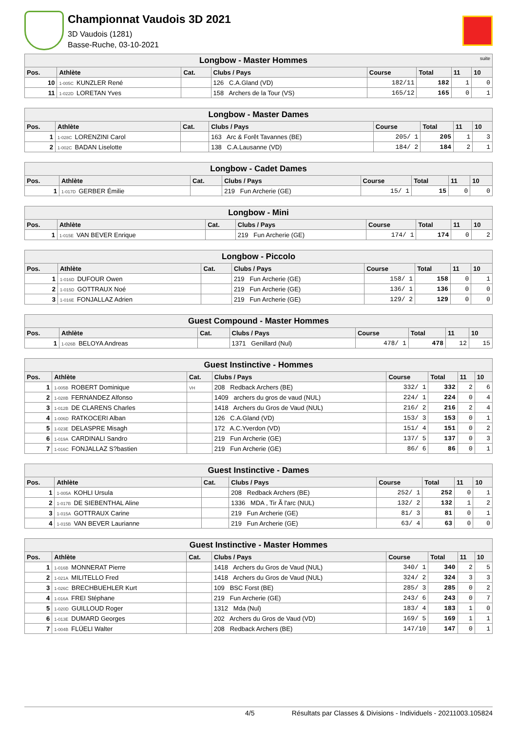Championnat Vaudois 3D 2021
3D Vaudois (1281)
Basse-Ruche, 03-10-2021
| Longbow - Master Hommes suite | | | | | | | |
| Pos. | Athlète | Cat. | Clubs / Pays | Course | Total | 11 | 10 |
| 10 | 1-005C KUNZLER René | | 126 C.A.Gland (VD) | 182/11 | 182 | 1 | 0 |
| 11 | 1-022D LORETAN Yves | | 158 Archers de la Tour (VS) | 165/12 | 165 | 0 | 1 |
| Longbow - Master Dames | | | | | | | |
| Pos. | Athlète | Cat. | Clubs / Pays | Course | Total | 11 | 10 |
| 1 | 1-028C LORENZINI Carol | | 163 Arc & Forêt Tavannes (BE) | 205/ 1 | 205 | 1 | 3 |
| 2 | 1-002C BADAN Liselotte | | 138 C.A.Lausanne (VD) | 184/ 2 | 184 | 2 | 1 |
| Longbow - Cadet Dames | | | | | | | |
| Pos. | Athlète | Cat. | Clubs / Pays | Course | Total | 11 | 10 |
| 1 | 1-017D GERBER Émilie | | 219 Fun Archerie (GE) | 15/ 1 | 15 | 0 | 0 |
| Longbow - Mini | | | | | | | |
| Pos. | Athlète | Cat. | Clubs / Pays | Course | Total | 11 | 10 |
| 1 | 1-015E VAN BEVER Enrique | | 219 Fun Archerie (GE) | 174/ 1 | 174 | 0 | 2 |
| Longbow - Piccolo | | | | | | | |
| Pos. | Athlète | Cat. | Clubs / Pays | Course | Total | 11 | 10 |
| 1 | 1-016D DUFOUR Owen | | 219 Fun Archerie (GE) | 158/ 1 | 158 | 0 | 1 |
| 2 | 1-015D GOTTRAUX Noé | | 219 Fun Archerie (GE) | 136/ 1 | 136 | 0 | 0 |
| 3 | 1-016E FONJALLAZ Adrien | | 219 Fun Archerie (GE) | 129/ 2 | 129 | 0 | 0 |
| Guest Compound - Master Hommes | | | | | | | |
| Pos. | Athlète | Cat. | Clubs / Pays | Course | Total | 11 | 10 |
| 1 | 1-026B BELOYA Andreas | | 1371 Genillard (Nul) | 478/ 1 | 478 | 12 | 15 |
| Guest Instinctive - Hommes | | | | | | | |
| Pos. | Athlète | Cat. | Clubs / Pays | Course | Total | 11 | 10 |
| 1 | 1-005B ROBERT Dominique | VH | 208 Redback Archers (BE) | 332/ 1 | 332 | 2 | 6 |
| 2 | 1-028B FERNANDEZ Alfonso | | 1409 archers du gros de vaud (NUL) | 224/ 1 | 224 | 0 | 4 |
| 3 | 1-012B DE CLARENS Charles | | 1418 Archers du Gros de Vaud (NUL) | 216/ 2 | 216 | 2 | 4 |
| 4 | 1-006D RATKOCERI Alban | | 126 C.A.Gland (VD) | 153/ 3 | 153 | 0 | 1 |
| 5 | 1-023E DELASPRE Misagh | | 172 A.C.Yverdon (VD) | 151/ 4 | 151 | 0 | 2 |
| 6 | 1-019A CARDINALI Sandro | | 219 Fun Archerie (GE) | 137/ 5 | 137 | 0 | 3 |
| 7 | 1-016C FONJALLAZ S?bastien | | 219 Fun Archerie (GE) | 86/ 6 | 86 | 0 | 1 |
| Guest Instinctive - Dames | | | | | | | |
| Pos. | Athlète | Cat. | Clubs / Pays | Course | Total | 11 | 10 |
| 1 | 1-005A KOHLI Ursula | | 208 Redback Archers (BE) | 252/ 1 | 252 | 0 | 1 |
| 2 | 1-017B DE SIEBENTHAL Aline | | 1336 MDA , Tir Ã l'arc (NUL) | 132/ 2 | 132 | 1 | 2 |
| 3 | 1-015A GOTTRAUX Carine | | 219 Fun Archerie (GE) | 81/ 3 | 81 | 0 | 1 |
| 4 | 1-015B VAN BEVER Laurianne | | 219 Fun Archerie (GE) | 63/ 4 | 63 | 0 | 0 |
| Guest Instinctive - Master Hommes | | | | | | | |
| Pos. | Athlète | Cat. | Clubs / Pays | Course | Total | 11 | 10 |
| 1 | 1-016B MONNERAT Pierre | | 1418 Archers du Gros de Vaud (NUL) | 340/ 1 | 340 | 2 | 5 |
| 2 | 1-021A MILITELLO Fred | | 1418 Archers du Gros de Vaud (NUL) | 324/ 2 | 324 | 3 | 3 |
| 3 | 1-026C BRECHBUEHLER Kurt | | 109 BSC Forst (BE) | 285/ 3 | 285 | 0 | 2 |
| 4 | 1-016A FREI Stéphane | | 219 Fun Archerie (GE) | 243/ 6 | 243 | 0 | 7 |
| 5 | 1-020D GUILLOUD Roger | | 1312 Mda (Nul) | 183/ 4 | 183 | 1 | 0 |
| 6 | 1-013E DUMARD Georges | | 202 Archers du Gros de Vaud (VD) | 169/ 5 | 169 | 1 | 1 |
| 7 | 1-004B FLÜELI Walter | | 208 Redback Archers (BE) | 147/10 | 147 | 0 | 1 |
4/5 Résultats par Classes & Divisions - Individuels - 20211003.105824